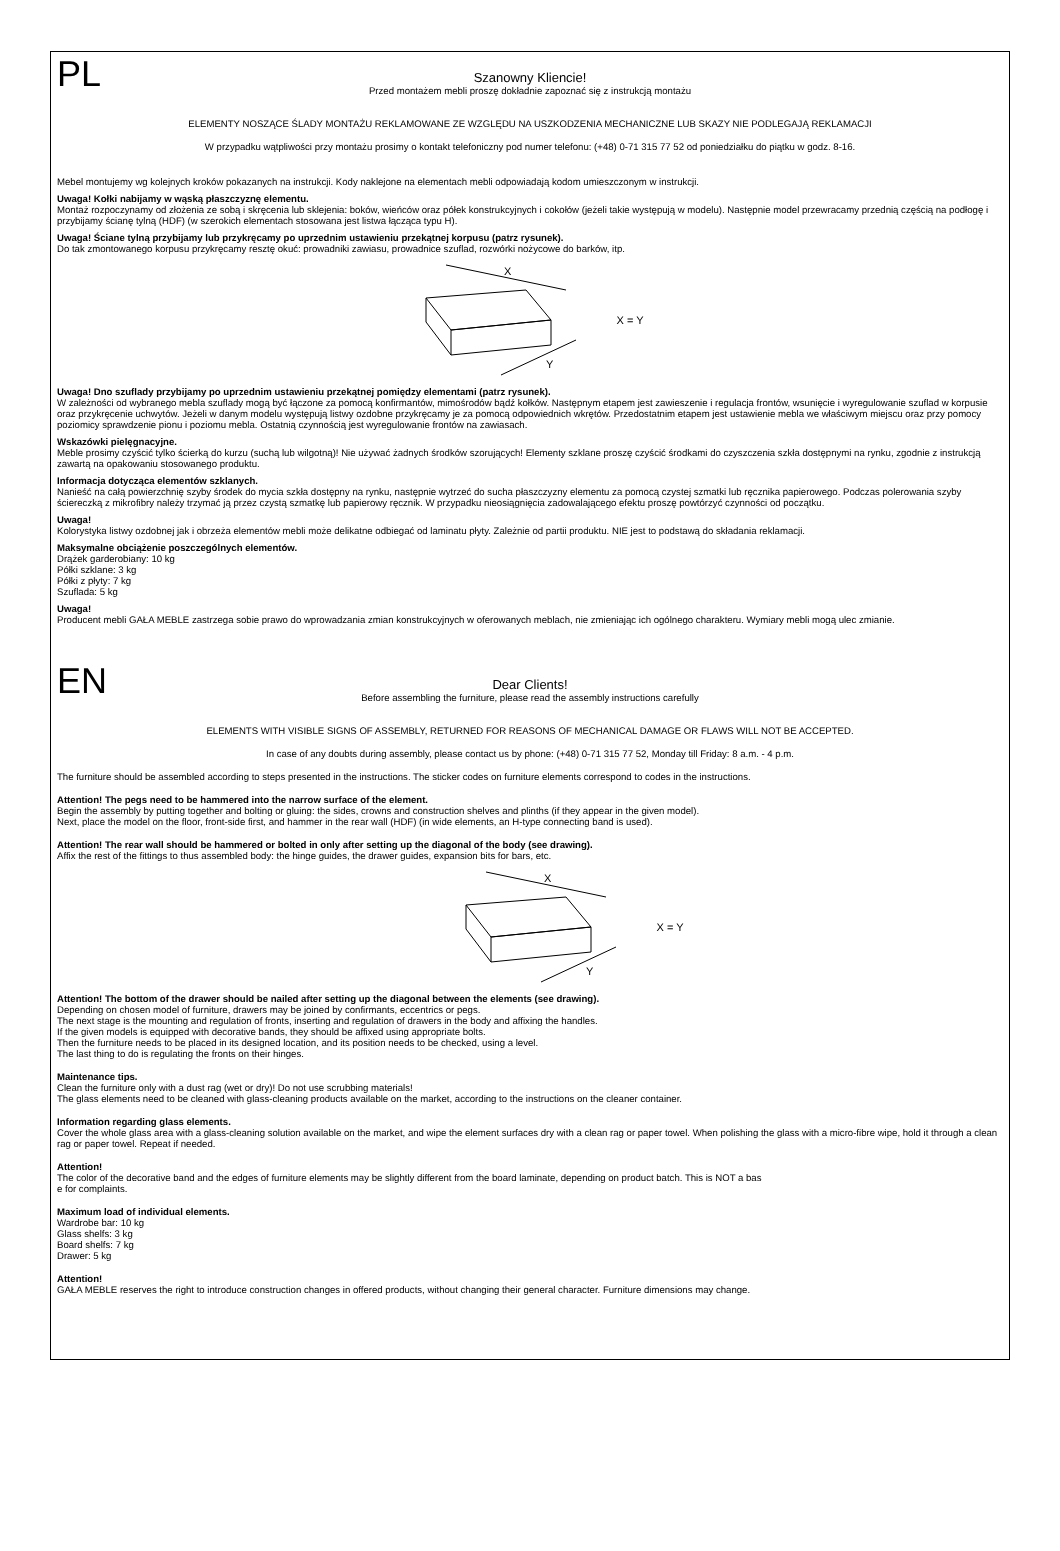PL
Szanowny Kliencie!
Przed montażem mebli proszę dokładnie zapoznać się z instrukcją montażu
ELEMENTY NOSZĄCE ŚLADY MONTAŻU REKLAMOWANE ZE WZGLĘDU NA USZKODZENIA MECHANICZNE LUB SKAZY NIE PODLEGAJĄ REKLAMACJI
W przypadku wątpliwości przy montażu prosimy o kontakt telefoniczny pod numer telefonu: (+48) 0-71 315 77 52 od poniedziałku do piątku w godz. 8-16.
Mebel montujemy wg kolejnych kroków pokazanych na instrukcji. Kody naklejone na elementach mebli odpowiadają kodom umieszczonym w instrukcji.
Uwaga! Kołki nabijamy w wąską płaszczyznę elementu.
Montaż rozpoczynamy od złożenia ze sobą i skręcenia lub sklejenia: boków, wieńców oraz półek konstrukcyjnych i cokołów (jeżeli takie występują w modelu). Następnie model przewracamy przednią częścią na podłogę i przybijamy ścianę tylną (HDF) (w szerokich elementach stosowana jest listwa łącząca typu H).
Uwaga! Ściane tylną przybijamy lub przykręcamy po uprzednim ustawieniu przekątnej korpusu (patrz rysunek).
Do tak zmontowanego korpusu przykręcamy resztę okuć: prowadniki zawiasu, prowadnice szuflad, rozwórki nożycowe do barków, itp.
X
Y
X = Y
Uwaga! Dno szuflady przybijamy po uprzednim ustawieniu przekątnej pomiędzy elementami (patrz rysunek).
W zależności od wybranego mebla szuflady mogą być łączone za pomocą konfirmantów, mimośrodów bądź kołków. Następnym etapem jest zawieszenie i regulacja frontów, wsunięcie i wyregulowanie szuflad w korpusie oraz przykręcenie uchwytów. Jeżeli w danym modelu występują listwy ozdobne przykręcamy je za pomocą odpowiednich wkrętów. Przedostatnim etapem jest ustawienie mebla we właściwym miejscu oraz przy pomocy poziomicy sprawdzenie pionu i poziomu mebla. Ostatnią czynnością jest wyregulowanie frontów na zawiasach.
Wskazówki pielęgnacyjne.
Meble prosimy czyścić tylko ścierką do kurzu (suchą lub wilgotną)! Nie używać żadnych środków szorujących! Elementy szklane proszę czyścić środkami do czyszczenia szkła dostępnymi na rynku, zgodnie z instrukcją zawartą na opakowaniu stosowanego produktu.
Informacja dotycząca elementów szklanych.
Nanieść na całą powierzchnię szyby środek do mycia szkła dostępny na rynku, następnie wytrzeć do sucha płaszczyzny elementu za pomocą czystej szmatki lub ręcznika papierowego. Podczas polerowania szyby ściereczką z mikrofibry należy trzymać ją przez czystą szmatkę lub papierowy ręcznik. W przypadku nieosiągnięcia zadowalającego efektu proszę powtórzyć czynności od początku.
Uwaga!
Kolorystyka listwy ozdobnej jak i obrzeża elementów mebli może delikatne odbiegać od laminatu płyty. Zależnie od partii produktu. NIE jest to podstawą do składania reklamacji.
Maksymalne obciążenie poszczególnych elementów.
Drążek garderobiany: 10 kg
Półki szklane: 3 kg
Półki z płyty: 7 kg
Szuflada: 5 kg
Uwaga!
Producent mebli GAŁA MEBLE zastrzega sobie prawo do wprowadzania zmian konstrukcyjnych w oferowanych meblach, nie zmieniając ich ogólnego charakteru. Wymiary mebli mogą ulec zmianie.
EN
Dear Clients!
Before assembling the furniture, please read the assembly instructions carefully
ELEMENTS WITH VISIBLE SIGNS OF ASSEMBLY, RETURNED FOR REASONS OF MECHANICAL DAMAGE OR FLAWS WILL NOT BE ACCEPTED.
In case of any doubts during assembly, please contact us by phone: (+48) 0-71 315 77 52, Monday till Friday: 8 a.m. - 4 p.m.
The furniture should be assembled according to steps presented in the instructions. The sticker codes on furniture elements correspond to codes in the instructions.
Attention! The pegs need to be hammered into the narrow surface of the element.
Begin the assembly by putting together and bolting or gluing: the sides, crowns and construction shelves and plinths (if they appear in the given model).
Next, place the model on the floor, front-side first, and hammer in the rear wall (HDF) (in wide elements, an H-type connecting band is used).
Attention! The rear wall should be hammered or bolted in only after setting up the diagonal of the body (see drawing).
Affix the rest of the fittings to thus assembled body: the hinge guides, the drawer guides, expansion bits for bars, etc.
X
Y
X = Y
Attention! The bottom of the drawer should be nailed after setting up the diagonal between the elements (see drawing).
Depending on chosen model of furniture, drawers may be joined by confirmants, eccentrics or pegs.
The next stage is the mounting and regulation of fronts, inserting and regulation of drawers in the body and affixing the handles.
If the given models is equipped with decorative bands, they should be affixed using appropriate bolts.
Then the furniture needs to be placed in its designed location, and its position needs to be checked, using a level.
The last thing to do is regulating the fronts on their hinges.
Maintenance tips.
Clean the furniture only with a dust rag (wet or dry)! Do not use scrubbing materials!
The glass elements need to be cleaned with glass-cleaning products available on the market, according to the instructions on the cleaner container.
Information regarding glass elements.
Cover the whole glass area with a glass-cleaning solution available on the market, and wipe the element surfaces dry with a clean rag or paper towel. When polishing the glass with a micro-fibre wipe, hold it through a clean rag or paper towel. Repeat if needed.
Attention!
The color of the decorative band and the edges of furniture elements may be slightly different from the board laminate, depending on product batch. This is NOT a bas
e for complaints.
Maximum load of individual elements.
Wardrobe bar: 10 kg
Glass shelfs: 3 kg
Board shelfs: 7 kg
Drawer: 5 kg
Attention!
GAŁA MEBLE reserves the right to introduce construction changes in offered products, without changing their general character. Furniture dimensions may change.